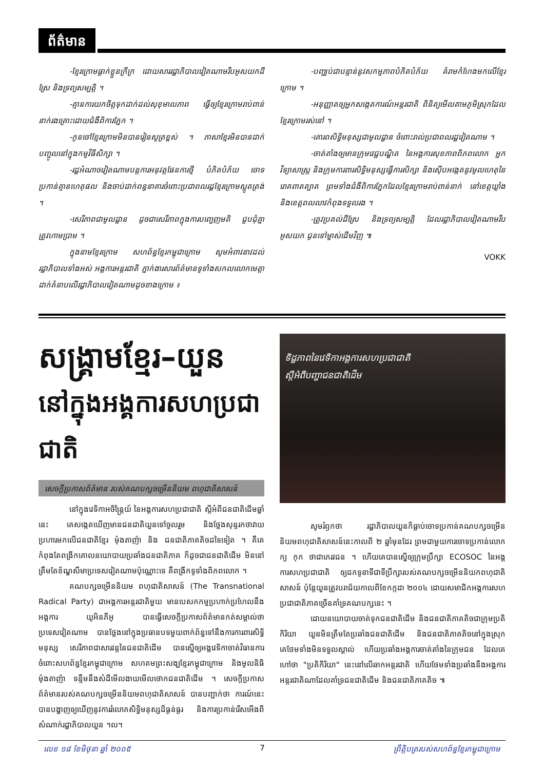ព័ត៌មាន
-ខ្មែរក្រោមធ្លាក់ខ្លួនក្រីក្រ ដោយសាររដ្ឋាភិបាលវៀតណាមរឹបអូសយកដីស្រែ និងទ្រព្យសម្បត្តិ ។
-គ្មានការយកចិត្តទុកដាក់ដល់សុខុមាលភាព ធ្វើឲ្យខ្មែរក្រោមរាប់ពាន់នាក់រងគ្រោះដោយជំងឺពិការភ្នែក ។
-កូនចៅខ្មែរក្រោមមិនបានរៀនសូត្រខ្ពស់ ។ ភាសាខ្មែរមិនបានដាក់បញ្ចូលនៅក្នុងកម្មវិធីសិក្សា ។
-រដ្ឋអំណាចវៀតណាមបន្តការអនុវត្តផែនការថ្មី បំភិតបំភ័យ ចោទប្រកាន់គ្មានហេតុផល និងចាប់ដាក់ពន្ធនាគារចំពោះប្រជាពលរដ្ឋខ្មែរក្រោមស្លូតត្រង់ ។
-សេរីភាពជាមូលដ្ឋាន ដូចជាសេរីភាពក្នុងការបញ្ចេញមតិ ជួបជុំគ្នា ត្រូវហាមប្រាម ។
ក្នុងនាមខ្មែរក្រោម សហព័ន្ធខ្មែរកម្ពុជាក្រោម សូមអំពាវនាវដល់រដ្ឋាភិបាលទាំងអស់ អង្គការអន្តរជាតិ ភ្នាក់ងារសារព័ត៌មានទូទាំងសកលលោកមេត្តាដាក់គំនាបលើរដ្ឋាភិបាលវៀតណាមដូចខាងក្រោម ៖
-បញ្ឈប់ជាបន្ទាន់នូវសកម្មភាពបំភិតបំភ័យ គំរាមកំហែងមកលើខ្មែរក្រោម ។
-អនុញ្ញាតឲ្យអ្នកសង្កេតការណ៍អន្តរជាតិ ពិនិត្យមើលតាមភូមិស្រុកដែលខ្មែរក្រោមរស់នៅ ។
-គោរពសិទ្ធិមនុស្សជាមូលដ្ឋាន ចំពោះរាល់ប្រជាពលរដ្ឋវៀតណាម ។
-ចាត់តាំងឲ្យមានក្រុមវេជ្ជបណ្ឌិត នៃអង្គការសុខភាពពិភពលោក អ្នកវិទ្យាសាស្ត្រ និងក្រុមការពារសិទ្ធិមនុស្សធ្វើការសិក្សា និងស៊ើបអង្កេតនូវមូលហេតុនៃរោគពាតត្បាត ព្រមទាំងជំងឺពិការភ្នែកដែលខ្មែរក្រោមរាប់ពាន់នាក់ នៅខេត្តឃ្លាំង និងខេត្តពលលាវកំពុងទទួលរង ។
-ត្រូវប្រគល់ដីស្រែ និងទ្រព្យសម្បត្តិ ដែលរដ្ឋាភិបាលវៀតណាមរឹបអូសយក ជូនទៅម្ចាស់ដើមវិញ ៕
VOKK
សង្គ្រាមខ្មែរ–យួន
នៅក្នុងអង្គការសហប្រជាជាតិ
សេចក្តីប្រកាសព័ត៌មាន របស់គណបក្សចម្រើននិយម ពហុជាតិសាសន៍
នៅក្នុងវេទិកាអចិន្ត្រៃយ៍ នៃអង្គការសហប្រជាជាតិ ស្តីអំពីជនជាតិដើមឆ្នាំនេះ គេសង្កេតឃើញមានជនជាតិយួនទៅចូលរួម និងថ្លែងសុន្ទរកថាវាយប្រហារមកលើជនជាតិខ្មែរ ម៉ុងតាញ៉ា និង ជនជាតិភាគតិចដទៃទៀត ។ គឺគេកំពុងតែពង្រីកគោលនយោបាយប្រឆាំងជនជាតិភាគ ក៏ដូចជាជនជាតិដើម មិននៅត្រឹមតែខ័ណ្ឌសីមាប្រទេសវៀតណាមប៉ុណ្ណោះទេ គឺពង្រីកទូទាំងពិភពលោក ។
គណបក្សចម្រើននិយម ពហុជាតិសាសន៍ (The Transnational Radical Party) ជាអង្គការអន្តរជាតិមួយ មានបេសកកម្មប្រហាក់ប្រហែលនឹងអង្គការ យូអិនភីអូ បានធ្វើសេចក្តីប្រកាសព័ត៌មានកត់សម្គាល់ថា ប្រទេសវៀតណាម បានថ្លែងនៅក្នុងប្រធានបទមួយពាក់ព័ន្ធទៅនឹងការការពារសិទ្ធិមនុស្ស សេរីភាពជាសារវន្តនៃជនជាតិដើម បានស្នើឲ្យអង្គវេទិកាចាត់វិធានការ ចំពោះសហព័ន្ធខ្មែរកម្ពុជាក្រោម សហគមព្រះសង្ឃខ្មែរកម្ពុជាក្រោម និងមូលនិធិម៉ុងតាញ៉ា ទន្ទឹមនឹងសំដីមើលងាយមើលថោកជនជាតិដើម ។ សេចក្តីប្រកាសព័ត៌មានរបស់គណបក្សចម្រើននិយមពហុជាតិសាសន៍ បានបញ្ជាក់ថា ការណ៍នេះបានបង្ហាញឲ្យឃើញនូវការរំលោភសិទ្ធិមនុស្សដ៏ធ្ងន់ធ្ងរ និងការប្រកាន់រើសអើងពីសំណាក់រដ្ឋាភិបាលយួន ។ល។
ទិដ្ឋភាពនៃវេទិកាអង្គការសហប្រជាជាតិ
ស្តីអំពីបញ្ហាជនជាតិដើម
សូមរំឭកថា រដ្ឋាភិបាលយួនក៏ធ្លាប់ចោទប្រកាន់គណបក្សចម្រើននិយមពហុជាតិសាសន៍នេះកាលពី ២ ឆ្នាំមុនដែរ ព្រមជាមួយការចោទប្រកាន់លោក ក្យ កុក ថាជាភេរវជន ។ ហើយគេបានស្នើឲ្យក្រុមប្រឹក្សា ECOSOC នៃអង្គការសហប្រជាជាតិ ឲ្យដកទូនាទីជាទីប្រឹក្សារបស់គណបក្សចម្រើននិយកពហុជាតិសាសន៍ ប៉ុន្តែយួនត្រូវបរាជ័យកាលពីខែកក្កដា ២០០៤ ដោយសមាជិកអង្គការសហប្រជាជាតិភាគច្រើនគាំទ្រគណបក្សនេះ ។
ដោយនយោបាយចាត់ទុកជនជាតិដើម និងជនជាតិភាគតិចជាក្រុមប្រតិកិរិយា យួនមិនត្រឹមតែប្រឆាំងជនជាតិដើម និងជនជាតិភាគតិចនៅក្នុងស្រុក គេថែមទាំងមិនទទួលស្គាល់ ហើយប្រឆាំងអង្គការចាត់តាំងនៃក្រុមជន ដែលគេហៅថា "ប្រតិកិរិយា" នេះនៅលើឆាកអន្តរជាតិ ហើយថែមទាំងប្រឆាំងនឹងអង្គការអន្តរជាតិណាដែលគាំទ្រជនជាតិដើម និងជនជាតិភាគតិច ៕
លេខ ១៨ ខែមិថុនា ឆ្នាំ ២០០៥ 7 ព្រឹត្តិបត្ររបស់សហព័ន្ធខ្មែរកម្ពុជាក្រោម